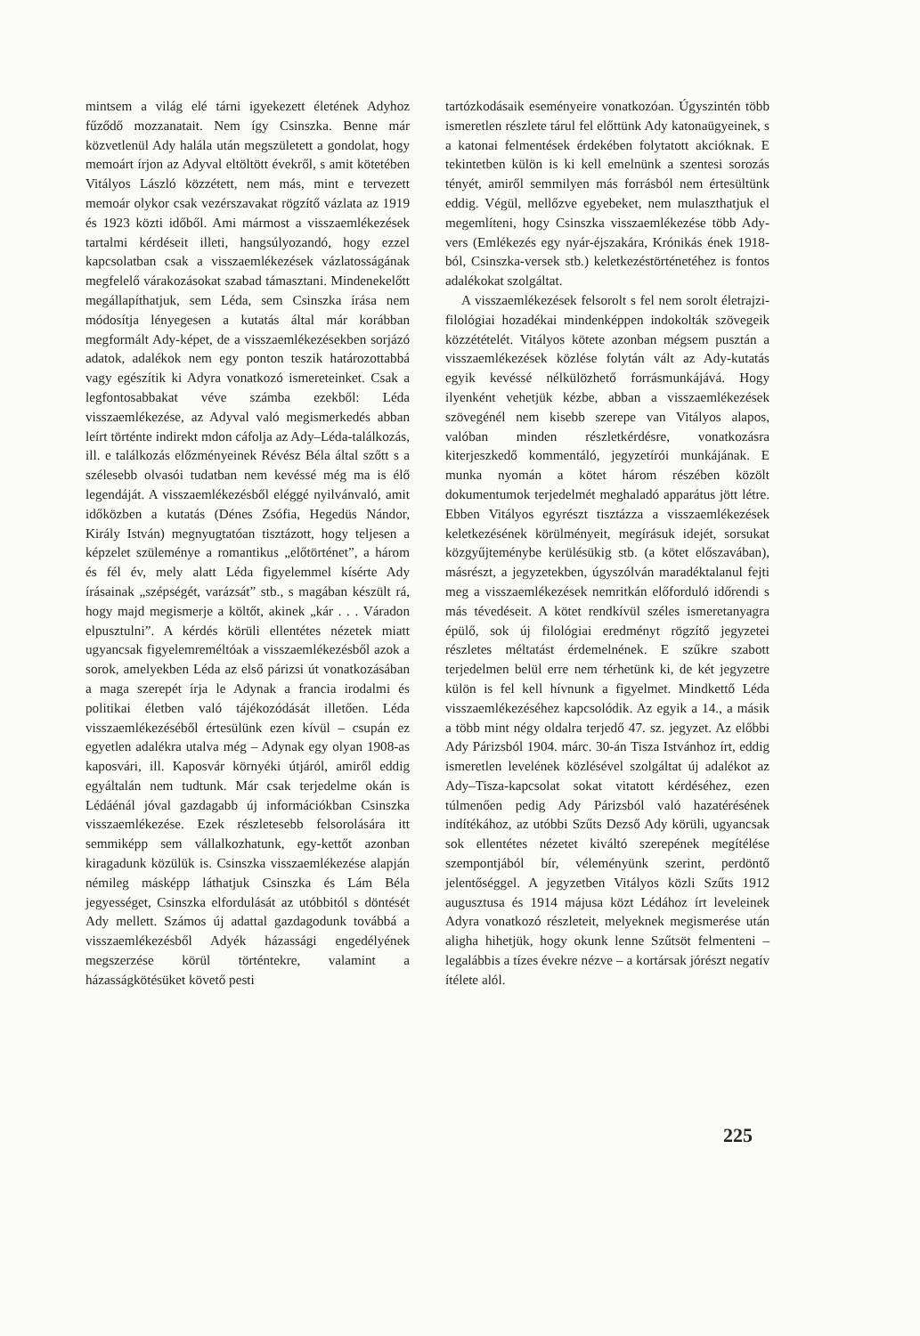mintsem a világ elé tárni igyekezett életének Adyhoz fűződő mozzanatait. Nem így Csinszka. Benne már közvetlenül Ady halála után megszületett a gondolat, hogy memoárt írjon az Adyval eltöltött évekről, s amit kötetében Vitályos László közzétett, nem más, mint e tervezett memoár olykor csak vezérszavakat rögzítő vázlata az 1919 és 1923 közti időből. Ami mármost a visszaemlékezések tartalmi kérdéseit illeti, hangsúlyozandó, hogy ezzel kapcsolatban csak a visszaemlékezések vázlatosságának megfelelő várakozásokat szabad támasztani. Mindenekelőtt megállapíthatjuk, sem Léda, sem Csinszka írása nem módosítja lényegesen a kutatás által már korábban megformált Ady-képet, de a visszaemlékezésekben sorjázó adatok, adalékok nem egy ponton teszik határozottabbá vagy egészítik ki Adyra vonatkozó ismereteinket. Csak a legfontosabbakat véve számba ezekből: Léda visszaemlékezése, az Adyval való megismerkedés abban leírt történte indirekt mdon cáfolja az Ady–Léda-találkozás, ill. e találkozás előzményeinek Révész Béla által szőtt s a szélesebb olvasói tudatban nem kevéssé még ma is élő legendáját. A visszaemlékezésből eléggé nyilvánvaló, amit időközben a kutatás (Dénes Zsófia, Hegedüs Nándor, Király István) megnyugtatóan tisztázott, hogy teljesen a képzelet szüleménye a romantikus „előtörténet”, a három és fél év, mely alatt Léda figyelemmel kísérte Ady írásainak „szépségét, varázsát” stb., s magában készült rá, hogy majd megismerje a költőt, akinek „kár . . . Váradon elpusztulni”. A kérdés körüli ellentétes nézetek miatt ugyancsak figyelemreméltóak a visszaemlékezésből azok a sorok, amelyekben Léda az első párizsi út vonatkozásában a maga szerepét írja le Adynak a francia irodalmi és politikai életben való tájékozódását illetően. Léda visszaemlékezéséből értesülünk ezen kívül – csupán ez egyetlen adalékra utalva még – Adynak egy olyan 1908-as kaposvári, ill. Kaposvár környéki útjáról, amiről eddig egyáltalán nem tudtunk. Már csak terjedelme okán is Lédáénál jóval gazdagabb új információkban Csinszka visszaemlékezése. Ezek részletesebb felsorolására itt semmiképp sem vállalkozhatunk, egy-kettőt azonban kiragadunk közülük is. Csinszka visszaemlékezése alapján némileg másképp láthatjuk Csinszka és Lám Béla jegyességet, Csinszka elfordulását az utóbbitól s döntését Ady mellett. Számos új adattal gazdagodunk továbbá a visszaemlékezésből Adyék házassági engedélyének megszerzése körül történtekre, valamint a házasságkötésüket követő pesti
tartózkodásaik eseményeire vonatkozóan. Úgyszintén több ismeretlen részlete tárul fel előttünk Ady katonaügyeinek, s a katonai felmentések érdekében folytatott akcióknak. E tekintetben külön is ki kell emelnünk a szentesi sorozás tényét, amiről semmilyen más forrásból nem értesültünk eddig. Végül, mellőzve egyebeket, nem mulaszthatjuk el megemlíteni, hogy Csinszka visszaemlékezése több Ady-vers (Emlékezés egy nyár-éjszakára, Krónikás ének 1918-ból, Csinszka-versek stb.) keletkezéstörténetéhez is fontos adalékokat szolgáltat.
A visszaemlékezések felsorolt s fel nem sorolt életrajzi-filológiai hozadékai mindenképpen indokolták szövegeik közzétételét. Vitályos kötete azonban mégsem pusztán a visszaemlékezések közlése folytán vált az Ady-kutatás egyik kevéssé nélkülözhető forrásmunkájává. Hogy ilyenként vehetjük kézbe, abban a visszaemlékezések szövegénél nem kisebb szerepe van Vitályos alapos, valóban minden részletkérdésre, vonatkozásra kiterjeszkedő kommentáló, jegyzetírói munkájának. E munka nyomán a kötet három részében közölt dokumentumok terjedelmét meghaladó apparátus jött létre. Ebben Vitályos egyrészt tisztázza a visszaemlékezések keletkezésének körülményeit, megírásuk idejét, sorsukat közgyűjteménybe kerülésükig stb. (a kötet előszavában), másrészt, a jegyzetekben, úgyszólván maradéktalanul fejti meg a visszaemlékezések nemritkán előforduló időrendi s más tévedéseit. A kötet rendkívül széles ismeretanyagra épülő, sok új filológiai eredményt rögzítő jegyzetei részletes méltatást érdemelnének. E szűkre szabott terjedelmen belül erre nem térhetünk ki, de két jegyzetre külön is fel kell hívnunk a figyelmet. Mindkettő Léda visszaemlékezéséhez kapcsolódik. Az egyik a 14., a másik a több mint négy oldalra terjedő 47. sz. jegyzet. Az előbbi Ady Párizsból 1904. márc. 30-án Tisza Istvánhoz írt, eddig ismeretlen levelének közlésével szolgáltat új adalékot az Ady–Tisza-kapcsolat sokat vitatott kérdéséhez, ezen túlmenően pedig Ady Párizsból való hazatérésének indítékához, az utóbbi Szűts Dezső Ady körüli, ugyancsak sok ellentétes nézetet kiváltó szerepének megítélése szempontjából bír, véleményünk szerint, perdöntő jelentőséggel. A jegyzetben Vitályos közli Szűts 1912 augusztusa és 1914 májusa közt Lédához írt leveleinek Adyra vonatkozó részleteit, melyeknek megismerése után aligha hihetjük, hogy okunk lenne Szűtsöt felmenteni – legalábbis a tízes évekre nézve – a kortársak jórészt negatív ítélete alól.
225